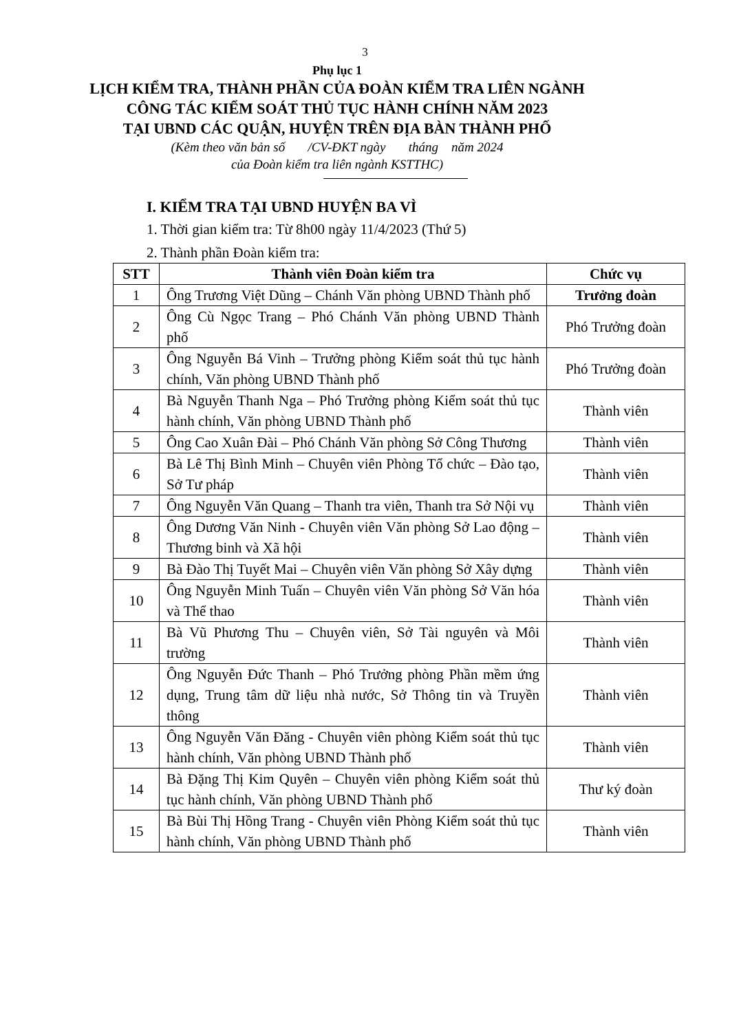3
Phụ lục 1
LỊCH KIỂM TRA, THÀNH PHẦN CỦA ĐOÀN KIỂM TRA LIÊN NGÀNH
CÔNG TÁC KIỂM SOÁT THỦ TỤC HÀNH CHÍNH NĂM 2023
TẠI UBND CÁC QUẬN, HUYỆN TRÊN ĐỊA BÀN THÀNH PHỐ
(Kèm theo văn bản số /CV-ĐKT ngày tháng năm 2024
của Đoàn kiểm tra liên ngành KSTTHC)
I. KIỂM TRA TẠI UBND HUYỆN BA VÌ
1. Thời gian kiểm tra: Từ 8h00 ngày 11/4/2023 (Thứ 5)
2. Thành phần Đoàn kiểm tra:
| STT | Thành viên Đoàn kiểm tra | Chức vụ |
| --- | --- | --- |
| 1 | Ông Trương Việt Dũng – Chánh Văn phòng UBND Thành phố | Trưởng đoàn |
| 2 | Ông Cù Ngọc Trang – Phó Chánh Văn phòng UBND Thành phố | Phó Trưởng đoàn |
| 3 | Ông Nguyễn Bá Vinh – Trưởng phòng Kiểm soát thủ tục hành chính, Văn phòng UBND Thành phố | Phó Trưởng đoàn |
| 4 | Bà Nguyễn Thanh Nga – Phó Trưởng phòng Kiểm soát thủ tục hành chính, Văn phòng UBND Thành phố | Thành viên |
| 5 | Ông Cao Xuân Đài – Phó Chánh Văn phòng Sở Công Thương | Thành viên |
| 6 | Bà Lê Thị Bình Minh – Chuyên viên Phòng Tổ chức – Đào tạo, Sở Tư pháp | Thành viên |
| 7 | Ông Nguyễn Văn Quang – Thanh tra viên, Thanh tra Sở Nội vụ | Thành viên |
| 8 | Ông Dương Văn Ninh - Chuyên viên Văn phòng Sở Lao động – Thương binh và Xã hội | Thành viên |
| 9 | Bà Đào Thị Tuyết Mai – Chuyên viên Văn phòng Sở Xây dựng | Thành viên |
| 10 | Ông Nguyễn Minh Tuấn – Chuyên viên Văn phòng Sở Văn hóa và Thể thao | Thành viên |
| 11 | Bà Vũ Phương Thu – Chuyên viên, Sở Tài nguyên và Môi trường | Thành viên |
| 12 | Ông Nguyễn Đức Thanh – Phó Trưởng phòng Phần mềm ứng dụng, Trung tâm dữ liệu nhà nước, Sở Thông tin và Truyền thông | Thành viên |
| 13 | Ông Nguyễn Văn Đăng - Chuyên viên phòng Kiểm soát thủ tục hành chính, Văn phòng UBND Thành phố | Thành viên |
| 14 | Bà Đặng Thị Kim Quyên – Chuyên viên phòng Kiểm soát thủ tục hành chính, Văn phòng UBND Thành phố | Thư ký đoàn |
| 15 | Bà Bùi Thị Hồng Trang - Chuyên viên Phòng Kiểm soát thủ tục hành chính, Văn phòng UBND Thành phố | Thành viên |